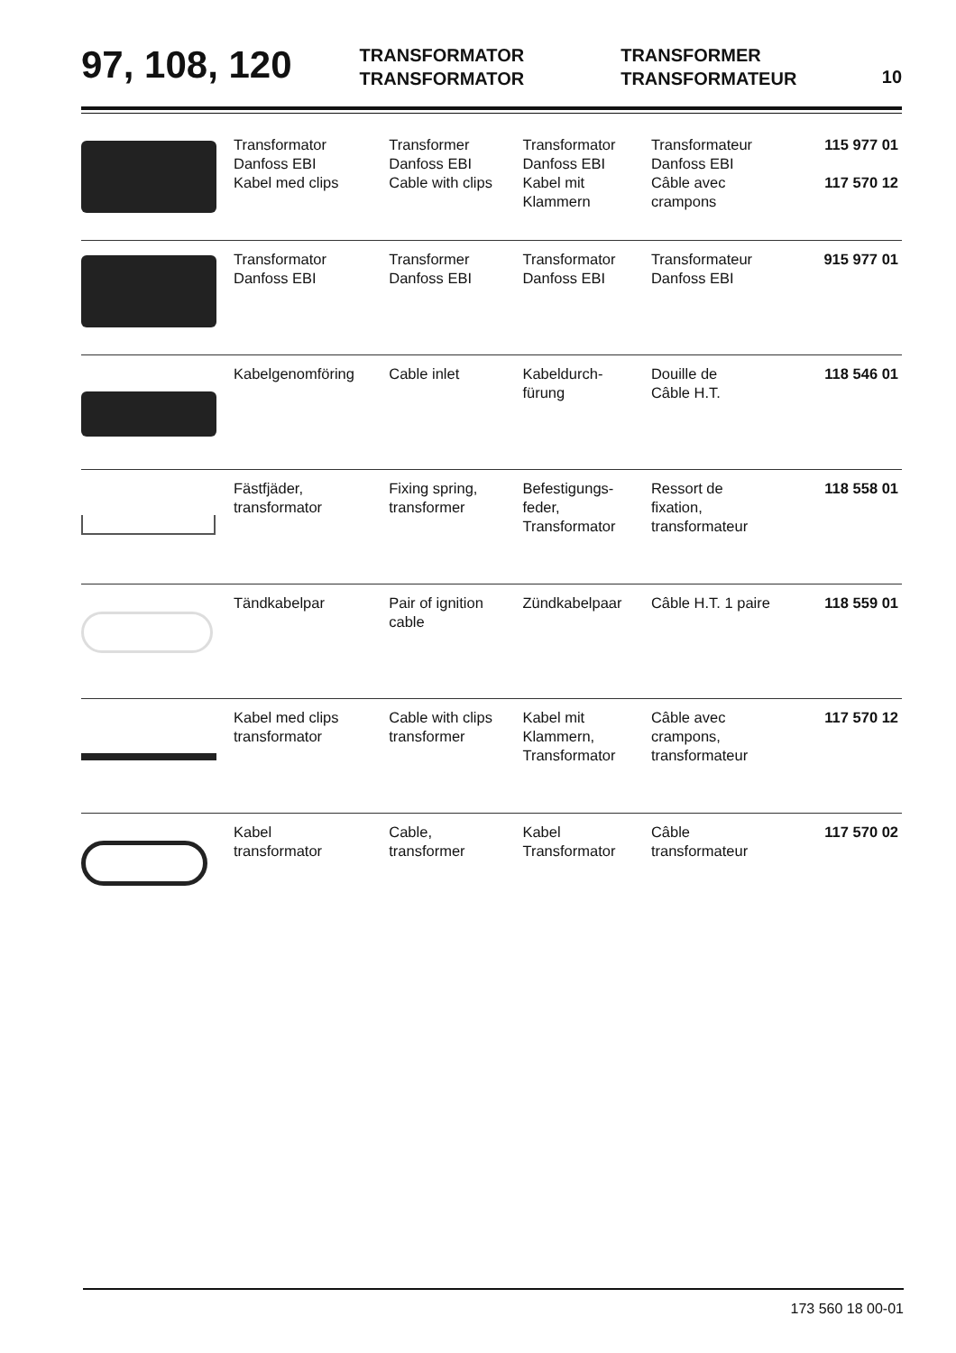97, 108, 120
TRANSFORMATOR
TRANSFORMATOR
TRANSFORMER
TRANSFORMATEUR
10
| | Transformator Danfoss EBI Kabel med clips | Transformer Danfoss EBI Cable with clips | Transformator Danfoss EBI Kabel mit Klammern | Transformateur Danfoss EBI Câble avec crampons | 115 977 01 117 570 12 |
| | Transformator Danfoss EBI | Transformer Danfoss EBI | Transformator Danfoss EBI | Transformateur Danfoss EBI | 915 977 01 |
| | Kabelgenomföring | Cable inlet | Kabeldurch- fürung | Douille de Câble H.T. | 118 546 01 |
| | Fästfjäder, transformator | Fixing spring, transformer | Befestigungs- feder, Transformator | Ressort de fixation, transformateur | 118 558 01 |
| | Tändkabelpar | Pair of ignition cable | Zündkabelpaar | Câble H.T. 1 paire | 118 559 01 |
| | Kabel med clips transformator | Cable with clips transformer | Kabel mit Klammern, Transformator | Câble avec crampons, transformateur | 117 570 12 |
| | Kabel transformator | Cable, transformer | Kabel Transformator | Câble transformateur | 117 570 02 |
173 560 18 00-01